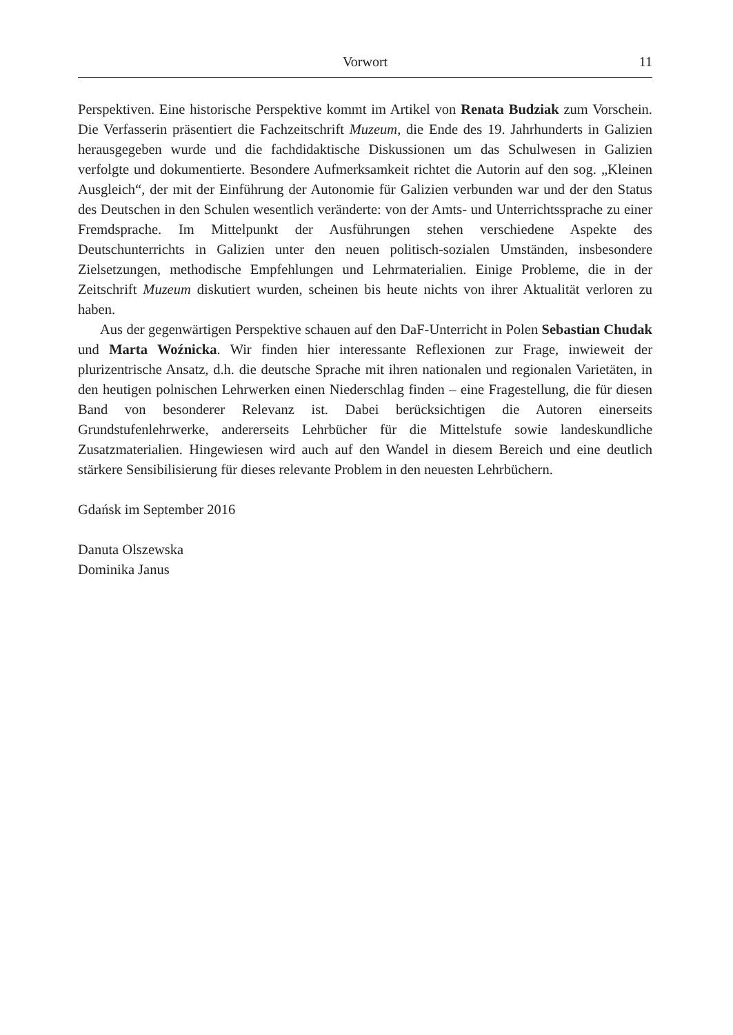Vorwort
11
Perspektiven. Eine historische Perspektive kommt im Artikel von Renata Budziak zum Vorschein. Die Verfasserin präsentiert die Fachzeitschrift Muzeum, die Ende des 19. Jahrhunderts in Galizien herausgegeben wurde und die fachdidaktische Diskussionen um das Schulwesen in Galizien verfolgte und dokumentierte. Besondere Aufmerksamkeit richtet die Autorin auf den sog. „Kleinen Ausgleich“, der mit der Einführung der Autonomie für Galizien verbunden war und der den Status des Deutschen in den Schulen wesentlich veränderte: von der Amts- und Unterrichtssprache zu einer Fremdsprache. Im Mittelpunkt der Ausführungen stehen verschiedene Aspekte des Deutschunterrichts in Galizien unter den neuen politisch-sozialen Umständen, insbesondere Zielsetzungen, methodische Empfehlungen und Lehrmaterialien. Einige Probleme, die in der Zeitschrift Muzeum diskutiert wurden, scheinen bis heute nichts von ihrer Aktualität verloren zu haben.
Aus der gegenwärtigen Perspektive schauen auf den DaF-Unterricht in Polen Sebastian Chudak und Marta Woźnicka. Wir finden hier interessante Reflexionen zur Frage, inwieweit der plurizentrische Ansatz, d.h. die deutsche Sprache mit ihren nationalen und regionalen Varietäten, in den heutigen polnischen Lehrwerken einen Niederschlag finden – eine Fragestellung, die für diesen Band von besonderer Relevanz ist. Dabei berücksichtigen die Autoren einerseits Grundstufenlehrwerke, andererseits Lehrbücher für die Mittelstufe sowie landeskundliche Zusatzmaterialien. Hingewiesen wird auch auf den Wandel in diesem Bereich und eine deutlich stärkere Sensibilisierung für dieses relevante Problem in den neuesten Lehrbüchern.
Gdańsk im September 2016
Danuta Olszewska
Dominika Janus